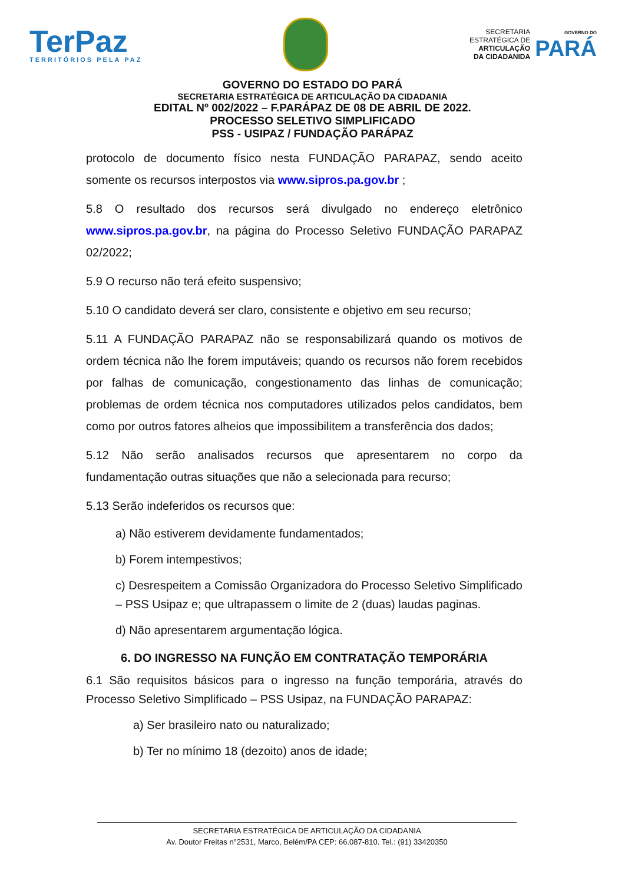TerPaz
TERRITÓRIOS PELA PAZ
SECRETARIA
ESTRATÉGICA DE
ARTICULAÇÃO
DA CIDADANIDA
GOVERNO DO
PARÁ
GOVERNO DO ESTADO DO PARÁ
SECRETARIA ESTRATÉGICA DE ARTICULAÇÃO DA CIDADANIA
EDITAL Nº 002/2022 – F.PARÁPAZ DE 08 DE ABRIL DE 2022.
PROCESSO SELETIVO SIMPLIFICADO
PSS - USIPAZ / FUNDAÇÃO PARÁPAZ
protocolo de documento físico nesta FUNDAÇÃO PARAPAZ, sendo aceito somente os recursos interpostos via www.sipros.pa.gov.br ;
5.8 O resultado dos recursos será divulgado no endereço eletrônico www.sipros.pa.gov.br, na página do Processo Seletivo FUNDAÇÃO PARAPAZ 02/2022;
5.9 O recurso não terá efeito suspensivo;
5.10 O candidato deverá ser claro, consistente e objetivo em seu recurso;
5.11 A FUNDAÇÃO PARAPAZ não se responsabilizará quando os motivos de ordem técnica não lhe forem imputáveis; quando os recursos não forem recebidos por falhas de comunicação, congestionamento das linhas de comunicação; problemas de ordem técnica nos computadores utilizados pelos candidatos, bem como por outros fatores alheios que impossibilitem a transferência dos dados;
5.12 Não serão analisados recursos que apresentarem no corpo da fundamentação outras situações que não a selecionada para recurso;
5.13 Serão indeferidos os recursos que:
a) Não estiverem devidamente fundamentados;
b) Forem intempestivos;
c) Desrespeitem a Comissão Organizadora do Processo Seletivo Simplificado – PSS Usipaz e; que ultrapassem o limite de 2 (duas) laudas paginas.
d) Não apresentarem argumentação lógica.
6. DO INGRESSO NA FUNÇÃO EM CONTRATAÇÃO TEMPORÁRIA
6.1 São requisitos básicos para o ingresso na função temporária, através do Processo Seletivo Simplificado – PSS Usipaz, na FUNDAÇÃO PARAPAZ:
a) Ser brasileiro nato ou naturalizado;
b) Ter no mínimo 18 (dezoito) anos de idade;
SECRETARIA ESTRATÉGICA DE ARTICULAÇÃO DA CIDADANIA
Av. Doutor Freitas n°2531, Marco, Belém/PA CEP: 66.087-810. Tel.: (91) 33420350